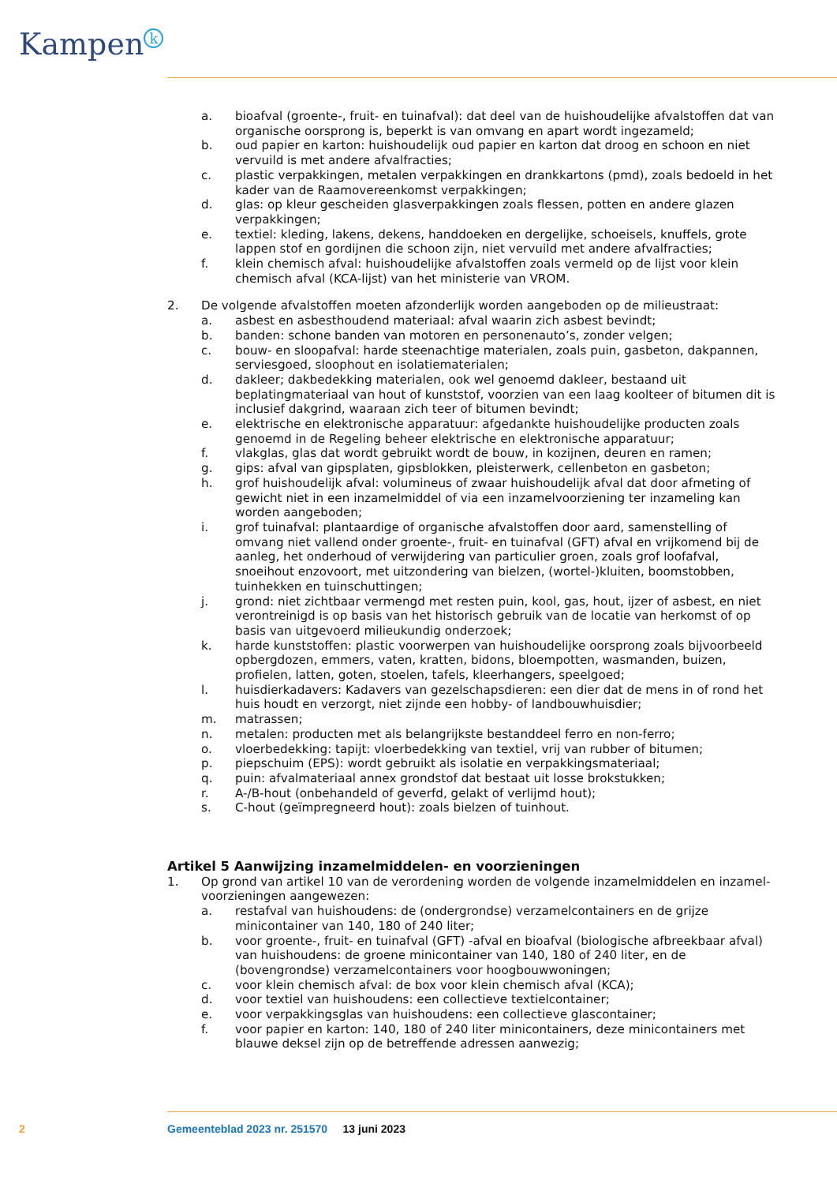Kampen<sup>k</sup>
a. bioafval (groente-, fruit- en tuinafval): dat deel van de huishoudelijke afvalstoffen dat van organische oorsprong is, beperkt is van omvang en apart wordt ingezameld;
b. oud papier en karton: huishoudelijk oud papier en karton dat droog en schoon en niet vervuild is met andere afvalfracties;
c. plastic verpakkingen, metalen verpakkingen en drankkartons (pmd), zoals bedoeld in het kader van de Raamovereenkomst verpakkingen;
d. glas: op kleur gescheiden glasverpakkingen zoals flessen, potten en andere glazen verpak­kingen;
e. textiel: kleding, lakens, dekens, handdoeken en dergelijke, schoeisels, knuffels, grote lappen stof en gordijnen die schoon zijn, niet vervuild met andere afvalfracties;
f. klein chemisch afval: huishoudelijke afvalstoffen zoals vermeld op de lijst voor klein chemisch afval (KCA-lijst) van het ministerie van VROM.
2. De volgende afvalstoffen moeten afzonderlijk worden aangeboden op de milieustraat:
a. asbest en asbesthoudend materiaal: afval waarin zich asbest bevindt;
b. banden: schone banden van motoren en personenauto’s, zonder velgen;
c. bouw- en sloopafval: harde steenachtige materialen, zoals puin, gasbeton, dakpannen, ser­viesgoed, sloophout en isolatiematerialen;
d. dakleer; dakbedekking materialen, ook wel genoemd dakleer, bestaand uit beplatingmateriaal van hout of kunststof, voorzien van een laag koolteer of bitumen dit is inclusief dakgrind, waaraan zich teer of bitumen bevindt;
e. elektrische en elektronische apparatuur: afgedankte huishoudelijke producten zoals genoemd in de Regeling beheer elektrische en elektronische apparatuur;
f. vlakglas, glas dat wordt gebruikt wordt de bouw, in kozijnen, deuren en ramen;
g. gips: afval van gipsplaten, gipsblokken, pleisterwerk, cellenbeton en gasbeton;
h. grof huishoudelijk afval: volumineus of zwaar huishoudelijk afval dat door afmeting of gewicht niet in een inzamelmiddel of via een inzamelvoorziening ter inzameling kan worden aange­boden;
i. grof tuinafval: plantaardige of organische afvalstoffen door aard, samenstelling of omvang niet vallend onder groente-, fruit- en tuinafval (GFT) afval en vrijkomend bij de aanleg, het onderhoud of verwijdering van particulier groen, zoals grof loofafval, snoeihout enzovoort, met uitzondering van bielzen, (wortel-)kluiten, boomstobben, tuinhekken en tuinschuttingen;
j. grond: niet zichtbaar vermengd met resten puin, kool, gas, hout, ijzer of asbest, en niet verontreinigd is op basis van het historisch gebruik van de locatie van herkomst of op basis van uitgevoerd milieukundig onderzoek;
k. harde kunststoffen: plastic voorwerpen van huishoudelijke oorsprong zoals bijvoorbeeld opbergdozen, emmers, vaten, kratten, bidons, bloempotten, wasmanden, buizen, profielen, latten, goten, stoelen, tafels, kleerhangers, speelgoed;
l. huisdierkadavers: Kadavers van gezelschapsdieren: een dier dat de mens in of rond het huis houdt en verzorgt, niet zijnde een hobby- of landbouwhuisdier;
m. matrassen;
n. metalen: producten met als belangrijkste bestanddeel ferro en non-ferro;
o. vloerbedekking: tapijt: vloerbedekking van textiel, vrij van rubber of bitumen;
p. piepschuim (EPS): wordt gebruikt als isolatie en verpakkingsmateriaal;
q. puin: afvalmateriaal annex grondstof dat bestaat uit losse brokstukken;
r. A-/B-hout (onbehandeld of geverfd, gelakt of verlijmd hout);
s. C-hout (geïmpregneerd hout): zoals bielzen of tuinhout.
Artikel 5 Aanwijzing inzamelmiddelen- en voorzieningen
1. Op grond van artikel 10 van de verordening worden de volgende inzamelmiddelen en inzamel­voorzieningen aangewezen:
a. restafval van huishoudens: de (ondergrondse) verzamelcontainers en de grijze minicontainer van 140, 180 of 240 liter;
b. voor groente-, fruit- en tuinafval (GFT) -afval en bioafval (biologische afbreekbaar afval) van huishoudens: de groene minicontainer van 140, 180 of 240 liter, en de (bovengrondse) ver­zamelcontainers voor hoogbouwwoningen;
c. voor klein chemisch afval: de box voor klein chemisch afval (KCA);
d. voor textiel van huishoudens: een collectieve textielcontainer;
e. voor verpakkingsglas van huishoudens: een collectieve glascontainer;
f. voor papier en karton: 140, 180 of 240 liter minicontainers, deze minicontainers met blauwe deksel zijn op de betreffende adressen aanwezig;
2 Gemeenteblad 2023 nr. 251570 13 juni 2023